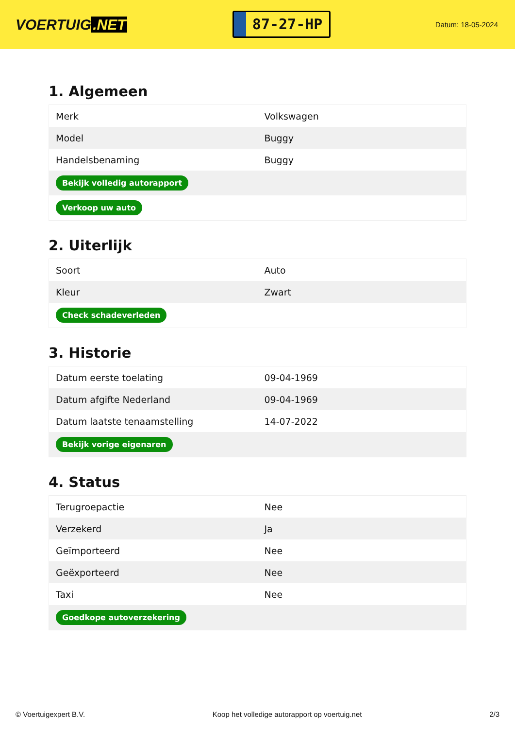VOERTUIG.NET
87-27-HP
Datum: 18-05-2024
1. Algemeen
| Merk | Volkswagen |
| Model | Buggy |
| Handelsbenaming | Buggy |
| Bekijk volledig autorapport | |
| Verkoop uw auto | |
2. Uiterlijk
| Soort | Auto |
| Kleur | Zwart |
| Check schadeverleden | |
3. Historie
| Datum eerste toelating | 09-04-1969 |
| Datum afgifte Nederland | 09-04-1969 |
| Datum laatste tenaamstelling | 14-07-2022 |
| Bekijk vorige eigenaren | |
4. Status
| Terugroepactie | Nee |
| Verzekerd | Ja |
| Geïmporteerd | Nee |
| Geëxporteerd | Nee |
| Taxi | Nee |
| Goedkope autoverzekering | |
© Voertuigexpert B.V. Koop het volledige autorapport op voertuig.net 2/3